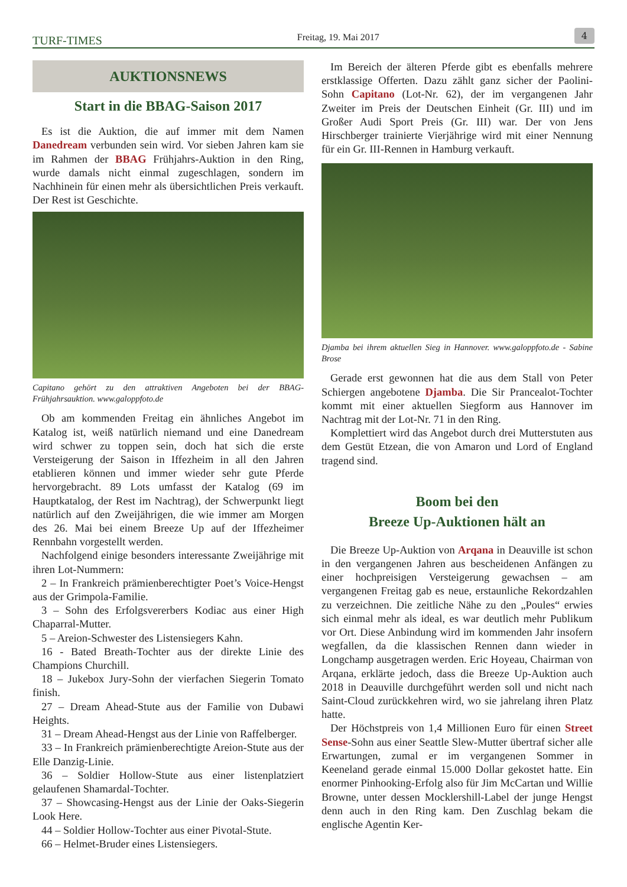TURF-TIMES
Freitag, 19. Mai 2017
4
AUKTIONSNEWS
Start in die BBAG-Saison 2017
Es ist die Auktion, die auf immer mit dem Namen Danedream verbunden sein wird. Vor sieben Jahren kam sie im Rahmen der BBAG Frühjahrs-Auktion in den Ring, wurde damals nicht einmal zugeschlagen, sondern im Nachhinein für einen mehr als übersichtlichen Preis verkauft. Der Rest ist Geschichte.
Capitano gehört zu den attraktiven Angeboten bei der BBAG-Frühjahrsauktion. www.galoppfoto.de
Ob am kommenden Freitag ein ähnliches Angebot im Katalog ist, weiß natürlich niemand und eine Danedream wird schwer zu toppen sein, doch hat sich die erste Versteigerung der Saison in Iffezheim in all den Jahren etablieren können und immer wieder sehr gute Pferde hervorgebracht. 89 Lots umfasst der Katalog (69 im Hauptkatalog, der Rest im Nachtrag), der Schwerpunkt liegt natürlich auf den Zweijährigen, die wie immer am Morgen des 26. Mai bei einem Breeze Up auf der Iffezheimer Rennbahn vorgestellt werden.
Nachfolgend einige besonders interessante Zweijährige mit ihren Lot-Nummern:
2 – In Frankreich prämienberechtigter Poet’s Voice-Hengst aus der Grimpola-Familie.
3 – Sohn des Erfolgsvererbers Kodiac aus einer High Chaparral-Mutter.
5 – Areion-Schwester des Listensiegers Kahn.
16 - Bated Breath-Tochter aus der direkte Linie des Champions Churchill.
18 – Jukebox Jury-Sohn der vierfachen Siegerin Tomato finish.
27 – Dream Ahead-Stute aus der Familie von Dubawi Heights.
31 – Dream Ahead-Hengst aus der Linie von Raffelberger.
33 – In Frankreich prämienberechtigte Areion-Stute aus der Elle Danzig-Linie.
36 – Soldier Hollow-Stute aus einer listenplatziert gelaufenen Shamardal-Tochter.
37 – Showcasing-Hengst aus der Linie der Oaks-Siegerin Look Here.
44 – Soldier Hollow-Tochter aus einer Pivotal-Stute.
66 – Helmet-Bruder eines Listensiegers.
Im Bereich der älteren Pferde gibt es ebenfalls mehrere erstklassige Offerten. Dazu zählt ganz sicher der Paolini-Sohn Capitano (Lot-Nr. 62), der im vergangenen Jahr Zweiter im Preis der Deutschen Einheit (Gr. III) und im Großer Audi Sport Preis (Gr. III) war. Der von Jens Hirschberger trainierte Vierjährige wird mit einer Nennung für ein Gr. III-Rennen in Hamburg verkauft.
Djamba bei ihrem aktuellen Sieg in Hannover. www.galoppfoto.de - Sabine Brose
Gerade erst gewonnen hat die aus dem Stall von Peter Schiergen angebotene Djamba. Die Sir Prancealot-Tochter kommt mit einer aktuellen Siegform aus Hannover im Nachtrag mit der Lot-Nr. 71 in den Ring.
Komplettiert wird das Angebot durch drei Mutterstuten aus dem Gestüt Etzean, die von Amaron und Lord of England tragend sind.
Boom bei den
Breeze Up-Auktionen hält an
Die Breeze Up-Auktion von Arqana in Deauville ist schon in den vergangenen Jahren aus bescheidenen Anfängen zu einer hochpreisigen Versteigerung gewachsen – am vergangenen Freitag gab es neue, erstaunliche Rekordzahlen zu verzeichnen. Die zeitliche Nähe zu den „Poules“ erwies sich einmal mehr als ideal, es war deutlich mehr Publikum vor Ort. Diese Anbindung wird im kommenden Jahr insofern wegfallen, da die klassischen Rennen dann wieder in Longchamp ausgetragen werden. Eric Hoyeau, Chairman von Arqana, erklärte jedoch, dass die Breeze Up-Auktion auch 2018 in Deauville durchgeführt werden soll und nicht nach Saint-Cloud zurückkehren wird, wo sie jahrelang ihren Platz hatte.
Der Höchstpreis von 1,4 Millionen Euro für einen Street Sense-Sohn aus einer Seattle Slew-Mutter übertraf sicher alle Erwartungen, zumal er im vergangenen Sommer in Keeneland gerade einmal 15.000 Dollar gekostet hatte. Ein enormer Pinhooking-Erfolg also für Jim McCartan und Willie Browne, unter dessen Mocklershill-Label der junge Hengst denn auch in den Ring kam. Den Zuschlag bekam die englische Agentin Ker-